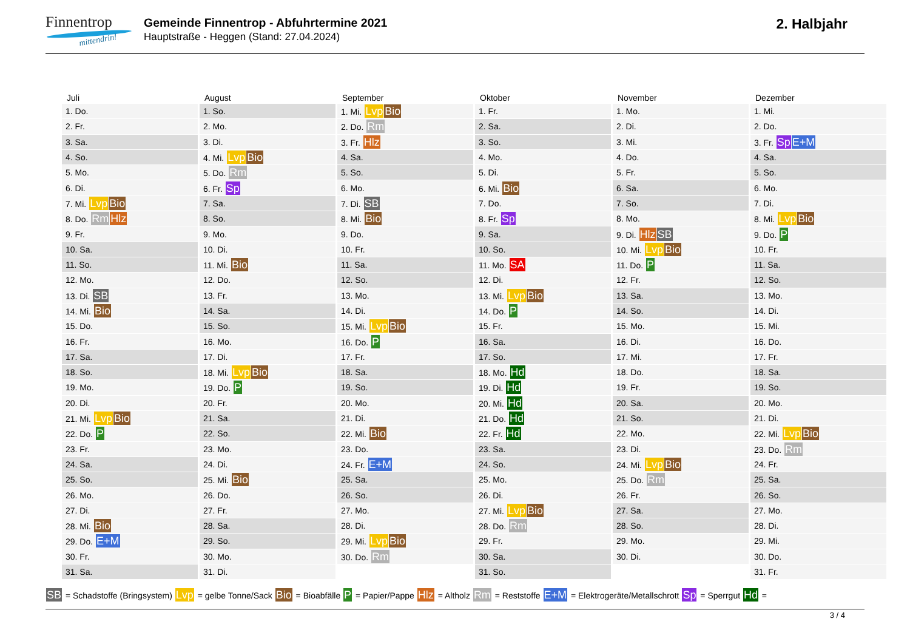Finnentrop
mittendrin!
Gemeinde Finnentrop - Abfuhrtermine 2021
Hauptstraße - Heggen (Stand: 27.04.2024)
2. Halbjahr
| Juli | August | September | Oktober | November | Dezember |
| --- | --- | --- | --- | --- | --- |
| 1. Do. | 1. So. | 1. Mi. Lvp Bio | 1. Fr. | 1. Mo. | 1. Mi. |
| 2. Fr. | 2. Mo. | 2. Do. Rm | 2. Sa. | 2. Di. | 2. Do. |
| 3. Sa. | 3. Di. | 3. Fr. Hlz | 3. So. | 3. Mi. | 3. Fr. Sp E+M |
| 4. So. | 4. Mi. Lvp Bio | 4. Sa. | 4. Mo. | 4. Do. | 4. Sa. |
| 5. Mo. | 5. Do. Rm | 5. So. | 5. Di. | 5. Fr. | 5. So. |
| 6. Di. | 6. Fr. Sp | 6. Mo. | 6. Mi. Bio | 6. Sa. | 6. Mo. |
| 7. Mi. Lvp Bio | 7. Sa. | 7. Di. SB | 7. Do. | 7. So. | 7. Di. |
| 8. Do. Rm Hlz | 8. So. | 8. Mi. Bio | 8. Fr. Sp | 8. Mo. | 8. Mi. Lvp Bio |
| 9. Fr. | 9. Mo. | 9. Do. | 9. Sa. | 9. Di. Hlz SB | 9. Do. P |
| 10. Sa. | 10. Di. | 10. Fr. | 10. So. | 10. Mi. Lvp Bio | 10. Fr. |
| 11. So. | 11. Mi. Bio | 11. Sa. | 11. Mo. SA | 11. Do. P | 11. Sa. |
| 12. Mo. | 12. Do. | 12. So. | 12. Di. | 12. Fr. | 12. So. |
| 13. Di. SB | 13. Fr. | 13. Mo. | 13. Mi. Lvp Bio | 13. Sa. | 13. Mo. |
| 14. Mi. Bio | 14. Sa. | 14. Di. | 14. Do. P | 14. So. | 14. Di. |
| 15. Do. | 15. So. | 15. Mi. Lvp Bio | 15. Fr. | 15. Mo. | 15. Mi. |
| 16. Fr. | 16. Mo. | 16. Do. P | 16. Sa. | 16. Di. | 16. Do. |
| 17. Sa. | 17. Di. | 17. Fr. | 17. So. | 17. Mi. | 17. Fr. |
| 18. So. | 18. Mi. Lvp Bio | 18. Sa. | 18. Mo. Hd | 18. Do. | 18. Sa. |
| 19. Mo. | 19. Do. P | 19. So. | 19. Di. Hd | 19. Fr. | 19. So. |
| 20. Di. | 20. Fr. | 20. Mo. | 20. Mi. Hd | 20. Sa. | 20. Mo. |
| 21. Mi. Lvp Bio | 21. Sa. | 21. Di. | 21. Do. Hd | 21. So. | 21. Di. |
| 22. Do. P | 22. So. | 22. Mi. Bio | 22. Fr. Hd | 22. Mo. | 22. Mi. Lvp Bio |
| 23. Fr. | 23. Mo. | 23. Do. | 23. Sa. | 23. Di. | 23. Do. Rm |
| 24. Sa. | 24. Di. | 24. Fr. E+M | 24. So. | 24. Mi. Lvp Bio | 24. Fr. |
| 25. So. | 25. Mi. Bio | 25. Sa. | 25. Mo. | 25. Do. Rm | 25. Sa. |
| 26. Mo. | 26. Do. | 26. So. | 26. Di. | 26. Fr. | 26. So. |
| 27. Di. | 27. Fr. | 27. Mo. | 27. Mi. Lvp Bio | 27. Sa. | 27. Mo. |
| 28. Mi. Bio | 28. Sa. | 28. Di. | 28. Do. Rm | 28. So. | 28. Di. |
| 29. Do. E+M | 29. So. | 29. Mi. Lvp Bio | 29. Fr. | 29. Mo. | 29. Mi. |
| 30. Fr. | 30. Mo. | 30. Do. Rm | 30. Sa. | 30. Di. | 30. Do. |
| 31. Sa. | 31. Di. | | 31. So. | | 31. Fr. |
SB = Schadstoffe (Bringsystem) Lvp = gelbe Tonne/Sack Bio = Bioabfälle P = Papier/Pappe Hlz = Altholz Rm = Reststoffe E+M = Elektrogeräte/Metallschrott Sp = Sperrgut Hd =
3 / 4